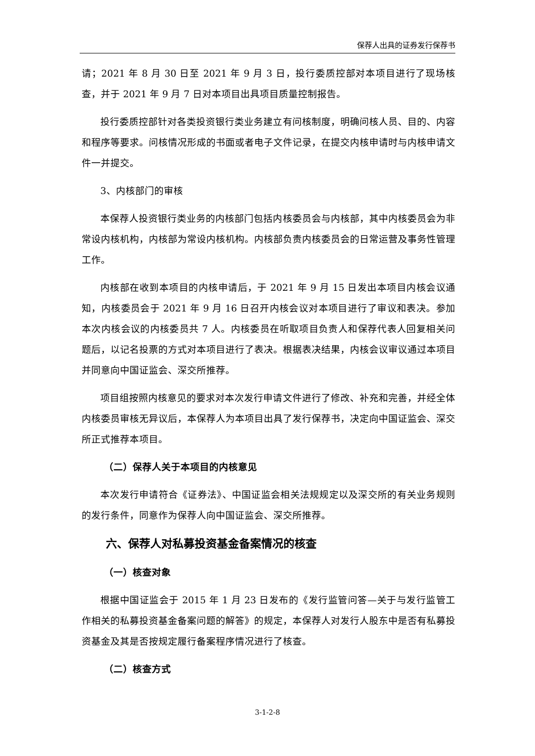保荐人出具的证券发行保荐书
请；2021 年 8 月 30 日至 2021 年 9 月 3 日，投行委质控部对本项目进行了现场核查，并于 2021 年 9 月 7 日对本项目出具项目质量控制报告。
投行委质控部针对各类投资银行类业务建立有问核制度，明确问核人员、目的、内容和程序等要求。问核情况形成的书面或者电子文件记录，在提交内核申请时与内核申请文件一并提交。
3、内核部门的审核
本保荐人投资银行类业务的内核部门包括内核委员会与内核部，其中内核委员会为非常设内核机构，内核部为常设内核机构。内核部负责内核委员会的日常运营及事务性管理工作。
内核部在收到本项目的内核申请后，于 2021 年 9 月 15 日发出本项目内核会议通知，内核委员会于 2021 年 9 月 16 日召开内核会议对本项目进行了审议和表决。参加本次内核会议的内核委员共 7 人。内核委员在听取项目负责人和保荐代表人回复相关问题后，以记名投票的方式对本项目进行了表决。根据表决结果，内核会议审议通过本项目并同意向中国证监会、深交所推荐。
项目组按照内核意见的要求对本次发行申请文件进行了修改、补充和完善，并经全体内核委员审核无异议后，本保荐人为本项目出具了发行保荐书，决定向中国证监会、深交所正式推荐本项目。
（二）保荐人关于本项目的内核意见
本次发行申请符合《证券法》、中国证监会相关法规规定以及深交所的有关业务规则的发行条件，同意作为保荐人向中国证监会、深交所推荐。
六、保荐人对私募投资基金备案情况的核查
（一）核查对象
根据中国证监会于 2015 年 1 月 23 日发布的《发行监管问答—关于与发行监管工作相关的私募投资基金备案问题的解答》的规定，本保荐人对发行人股东中是否有私募投资基金及其是否按规定履行备案程序情况进行了核查。
（二）核查方式
3-1-2-8